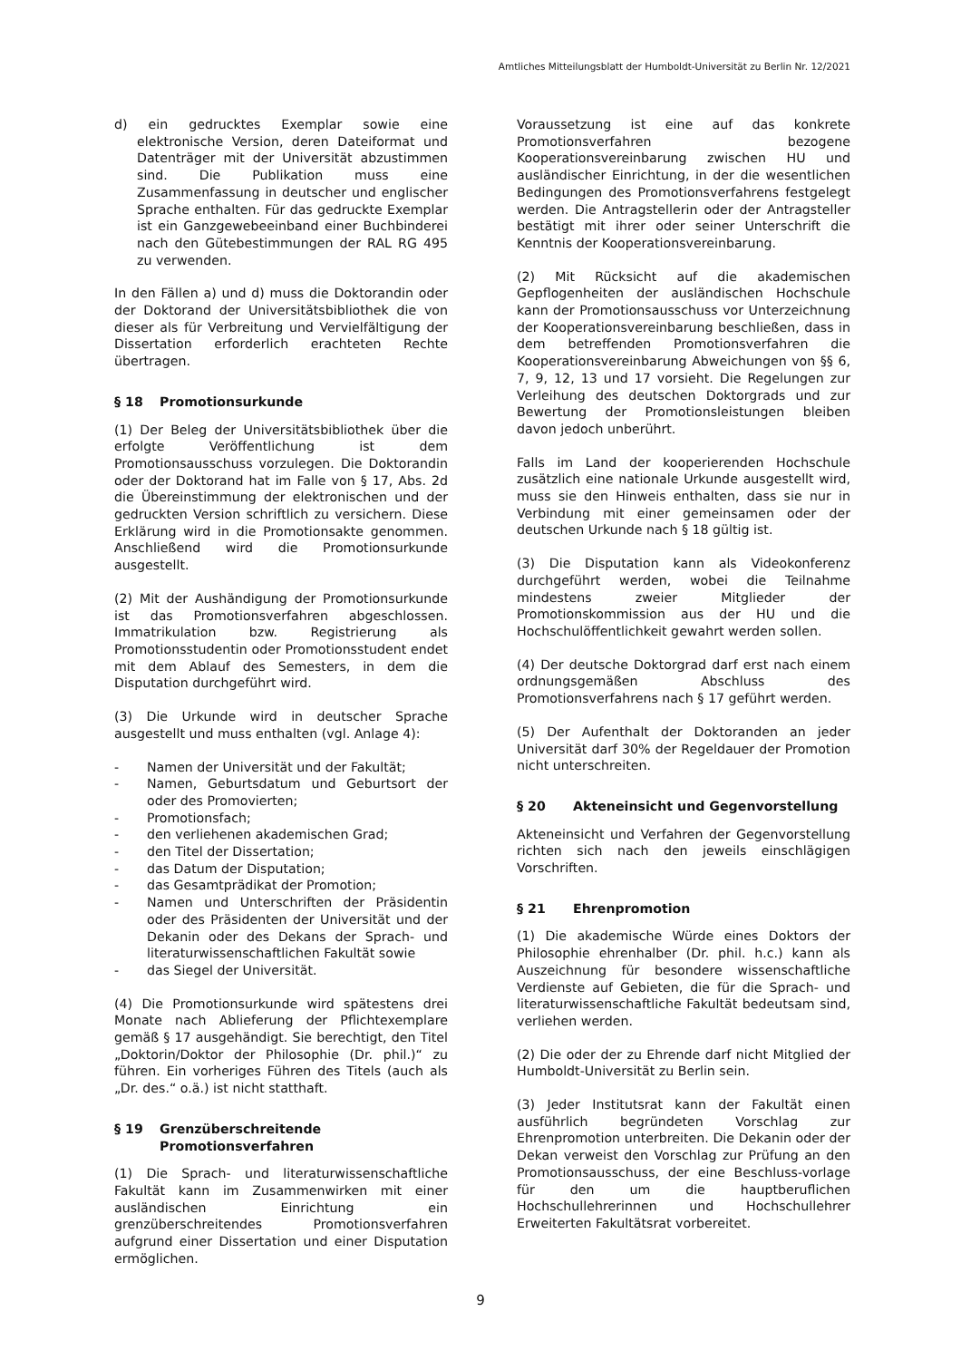Amtliches Mitteilungsblatt der Humboldt-Universität zu Berlin Nr. 12/2021
d) ein gedrucktes Exemplar sowie eine elektronische Version, deren Dateiformat und Datenträger mit der Universität abzustimmen sind. Die Publikation muss eine Zusammenfassung in deutscher und englischer Sprache enthalten. Für das gedruckte Exemplar ist ein Ganzgewebeeinband einer Buchbinderei nach den Gütebestimmungen der RAL RG 495 zu verwenden.
In den Fällen a) und d) muss die Doktorandin oder der Doktorand der Universitätsbibliothek die von dieser als für Verbreitung und Vervielfältigung der Dissertation erforderlich erachteten Rechte übertragen.
§ 18 Promotionsurkunde
(1) Der Beleg der Universitätsbibliothek über die erfolgte Veröffentlichung ist dem Promotionsausschuss vorzulegen. Die Doktorandin oder der Doktorand hat im Falle von § 17, Abs. 2d die Übereinstimmung der elektronischen und der gedruckten Version schriftlich zu versichern. Diese Erklärung wird in die Promotionsakte genommen. Anschließend wird die Promotionsurkunde ausgestellt.
(2) Mit der Aushändigung der Promotionsurkunde ist das Promotionsverfahren abgeschlossen. Immatrikulation bzw. Registrierung als Promotionsstudentin oder Promotionsstudent endet mit dem Ablauf des Semesters, in dem die Disputation durchgeführt wird.
(3) Die Urkunde wird in deutscher Sprache ausgestellt und muss enthalten (vgl. Anlage 4):
- Namen der Universität und der Fakultät;
- Namen, Geburtsdatum und Geburtsort der oder des Promovierten;
- Promotionsfach;
- den verliehenen akademischen Grad;
- den Titel der Dissertation;
- das Datum der Disputation;
- das Gesamtprädikat der Promotion;
- Namen und Unterschriften der Präsidentin oder des Präsidenten der Universität und der Dekanin oder des Dekans der Sprach- und literaturwissenschaftlichen Fakultät sowie
- das Siegel der Universität.
(4) Die Promotionsurkunde wird spätestens drei Monate nach Ablieferung der Pflichtexemplare gemäß § 17 ausgehändigt. Sie berechtigt, den Titel „Doktorin/Doktor der Philosophie (Dr. phil.)“ zu führen. Ein vorheriges Führen des Titels (auch als „Dr. des.“ o.ä.) ist nicht statthaft.
§ 19 Grenzüberschreitende Promotionsverfahren
(1) Die Sprach- und literaturwissenschaftliche Fakultät kann im Zusammenwirken mit einer ausländischen Einrichtung ein grenzüberschreitendes Promotionsverfahren aufgrund einer Dissertation und einer Disputation ermöglichen.
Voraussetzung ist eine auf das konkrete Promotionsverfahren bezogene Kooperationsvereinbarung zwischen HU und ausländischer Einrichtung, in der die wesentlichen Bedingungen des Promotionsverfahrens festgelegt werden. Die Antragstellerin oder der Antragsteller bestätigt mit ihrer oder seiner Unterschrift die Kenntnis der Kooperationsvereinbarung.
(2) Mit Rücksicht auf die akademischen Gepflogenheiten der ausländischen Hochschule kann der Promotionsausschuss vor Unterzeichnung der Kooperationsvereinbarung beschließen, dass in dem betreffenden Promotionsverfahren die Kooperationsvereinbarung Abweichungen von §§ 6, 7, 9, 12, 13 und 17 vorsieht. Die Regelungen zur Verleihung des deutschen Doktorgrads und zur Bewertung der Promotionsleistungen bleiben davon jedoch unberührt.
Falls im Land der kooperierenden Hochschule zusätzlich eine nationale Urkunde ausgestellt wird, muss sie den Hinweis enthalten, dass sie nur in Verbindung mit einer gemeinsamen oder der deutschen Urkunde nach § 18 gültig ist.
(3) Die Disputation kann als Videokonferenz durchgeführt werden, wobei die Teilnahme mindestens zweier Mitglieder der Promotionskommission aus der HU und die Hochschulöffentlichkeit gewahrt werden sollen.
(4) Der deutsche Doktorgrad darf erst nach einem ordnungsgemäßen Abschluss des Promotionsverfahrens nach § 17 geführt werden.
(5) Der Aufenthalt der Doktoranden an jeder Universität darf 30% der Regeldauer der Promotion nicht unterschreiten.
§ 20 Akteneinsicht und Gegenvorstellung
Akteneinsicht und Verfahren der Gegenvorstellung richten sich nach den jeweils einschlägigen Vorschriften.
§ 21 Ehrenpromotion
(1) Die akademische Würde eines Doktors der Philosophie ehrenhalber (Dr. phil. h.c.) kann als Auszeichnung für besondere wissenschaftliche Verdienste auf Gebieten, die für die Sprach- und literaturwissenschaftliche Fakultät bedeutsam sind, verliehen werden.
(2) Die oder der zu Ehrende darf nicht Mitglied der Humboldt-Universität zu Berlin sein.
(3) Jeder Institutsrat kann der Fakultät einen ausführlich begründeten Vorschlag zur Ehrenpromotion unterbreiten. Die Dekanin oder der Dekan verweist den Vorschlag zur Prüfung an den Promotionsausschuss, der eine Beschluss-vorlage für den um die hauptberuflichen Hochschullehrerinnen und Hochschullehrer Erweiterten Fakultätsrat vorbereitet.
9